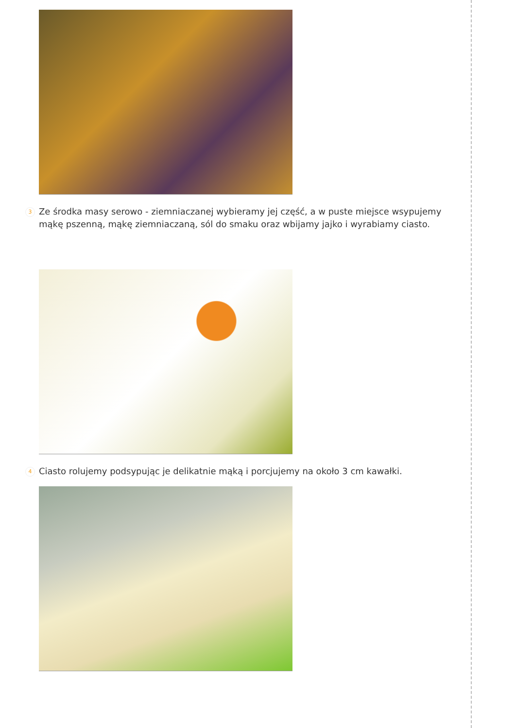3
Ze środka masy serowo - ziemniaczanej wybieramy jej część, a w puste miejsce wsypujemy mąkę pszenną, mąkę ziemniaczaną, sól do smaku oraz wbijamy jajko i wyrabiamy ciasto.
4
Ciasto rolujemy podsypując je delikatnie mąką i porcjujemy na około 3 cm kawałki.